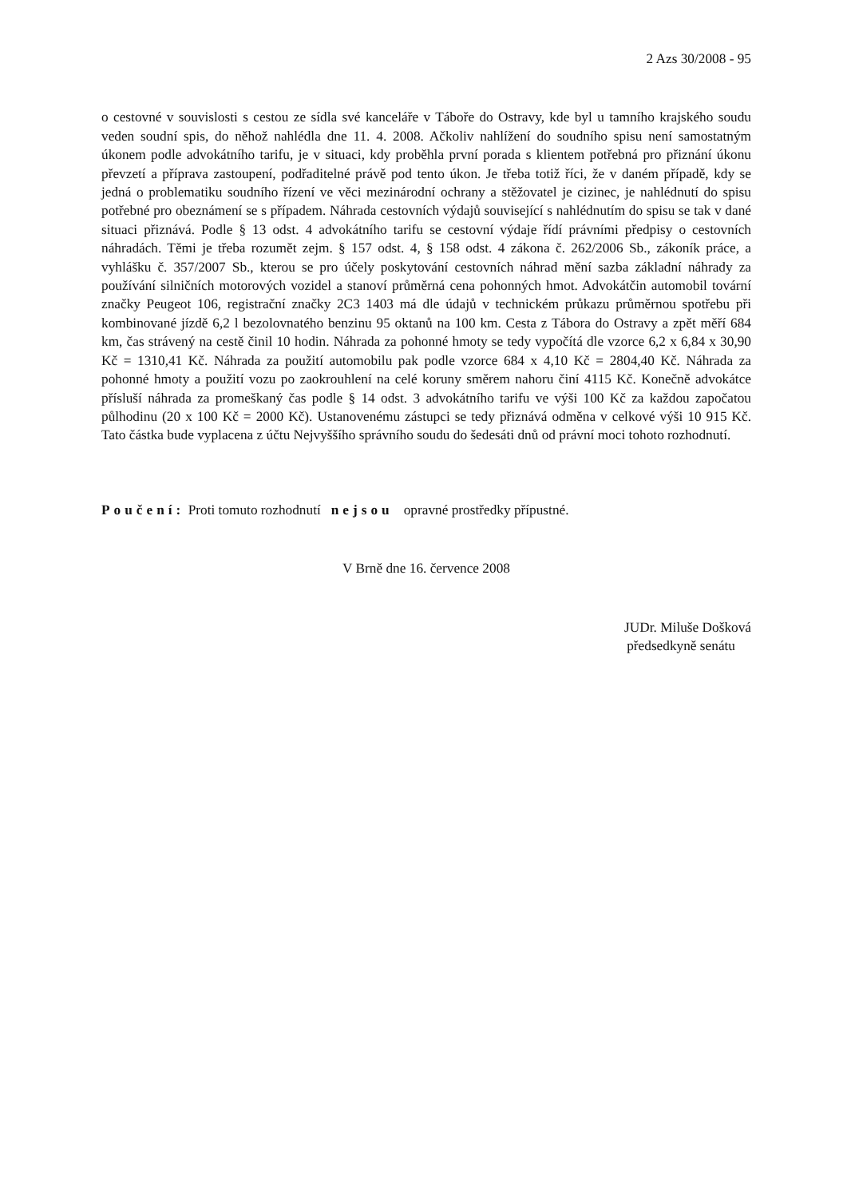2 Azs 30/2008 - 95
o cestovné v souvislosti s cestou ze sídla své kanceláře v Táboře do Ostravy, kde byl u tamního krajského soudu veden soudní spis, do něhož nahlédla dne 11. 4. 2008. Ačkoliv nahlížení do soudního spisu není samostatným úkonem podle advokátního tarifu, je v situaci, kdy proběhla první porada s klientem potřebná pro přiznání úkonu převzetí a příprava zastoupení, podřaditelné právě pod tento úkon. Je třeba totiž říci, že v daném případě, kdy se jedná o problematiku soudního řízení ve věci mezinárodní ochrany a stěžovatel je cizinec, je nahlédnutí do spisu potřebné pro obeznámení se s případem. Náhrada cestovních výdajů související s nahlédnutím do spisu se tak v dané situaci přiznává. Podle § 13 odst. 4 advokátního tarifu se cestovní výdaje řídí právními předpisy o cestovních náhradách. Těmi je třeba rozumět zejm. § 157 odst. 4, § 158 odst. 4 zákona č. 262/2006 Sb., zákoník práce, a vyhlášku č. 357/2007 Sb., kterou se pro účely poskytování cestovních náhrad mění sazba základní náhrady za používání silničních motorových vozidel a stanoví průměrná cena pohonných hmot. Advokátčin automobil tovární značky Peugeot 106, registrační značky 2C3 1403 má dle údajů v technickém průkazu průměrnou spotřebu při kombinované jízdě 6,2 l bezolovnatého benzinu 95 oktanů na 100 km. Cesta z Tábora do Ostravy a zpět měří 684 km, čas strávený na cestě činil 10 hodin. Náhrada za pohonné hmoty se tedy vypočítá dle vzorce 6,2 x 6,84 x 30,90 Kč = 1310,41 Kč. Náhrada za použití automobilu pak podle vzorce 684 x 4,10 Kč = 2804,40 Kč. Náhrada za pohonné hmoty a použití vozu po zaokrouhlení na celé koruny směrem nahoru činí 4115 Kč. Konečně advokátce přísluší náhrada za promeškaný čas podle § 14 odst. 3 advokátního tarifu ve výši 100 Kč za každou započatou půlhodinu (20 x 100 Kč = 2000 Kč). Ustanovenému zástupci se tedy přiznává odměna v celkové výši 10 915 Kč. Tato částka bude vyplacena z účtu Nejvyššího správního soudu do šedesáti dnů od právní moci tohoto rozhodnutí.
Poučení: Proti tomuto rozhodnutí nejsou opravné prostředky přípustné.
V Brně dne 16. července 2008
JUDr. Miluše Došková
předsedkyně senátu